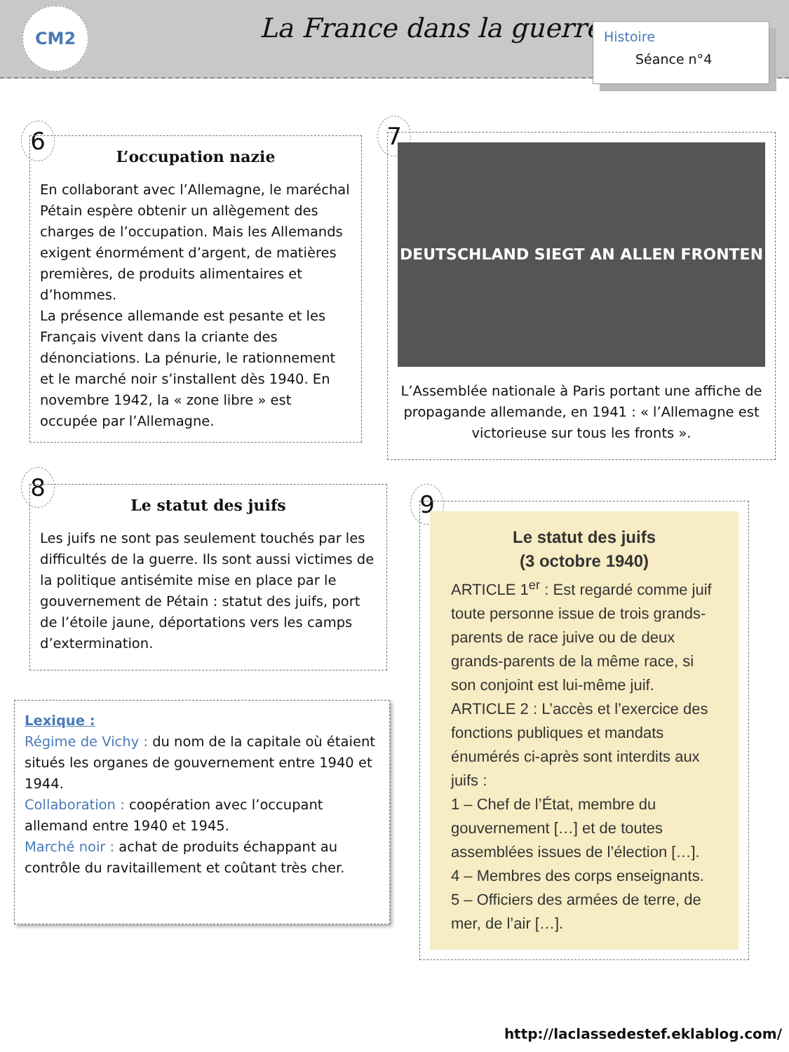CM2 La France dans la guerre
Histoire
Séance n°4
6
L’occupation nazie
En collaborant avec l’Allemagne, le maréchal Pétain espère obtenir un allègement des charges de l’occupation. Mais les Allemands exigent énormément d’argent, de matières premières, de produits alimentaires et d’hommes.
La présence allemande est pesante et les Français vivent dans la criante des dénonciations. La pénurie, le rationnement et le marché noir s’installent dès 1940. En novembre 1942, la « zone libre » est occupée par l’Allemagne.
7
DEUTSCHLAND SIEGT AN ALLEN FRONTEN
L’Assemblée nationale à Paris portant une affiche de propagande allemande, en 1941 : « l’Allemagne est victorieuse sur tous les fronts ».
8
Le statut des juifs
Les juifs ne sont pas seulement touchés par les difficultés de la guerre. Ils sont aussi victimes de la politique antisémite mise en place par le gouvernement de Pétain : statut des juifs, port de l’étoile jaune, déportations vers les camps d’extermination.
9
Le statut des juifs
(3 octobre 1940)
ARTICLE 1<sup>er</sup> : Est regardé comme juif toute personne issue de trois grands-parents de race juive ou de deux grands-parents de la même race, si son conjoint est lui-même juif.
ARTICLE 2 : L’accès et l’exercice des fonctions publiques et mandats énumérés ci-après sont interdits aux juifs :
1 – Chef de l’État, membre du gouvernement […] et de toutes assemblées issues de l’élection […].
4 – Membres des corps enseignants.
5 – Officiers des armées de terre, de mer, de l’air […].
Lexique :
Régime de Vichy : du nom de la capitale où étaient situés les organes de gouvernement entre 1940 et 1944.
Collaboration : coopération avec l’occupant allemand entre 1940 et 1945.
Marché noir : achat de produits échappant au contrôle du ravitaillement et coûtant très cher.
http://laclassedestef.eklablog.com/